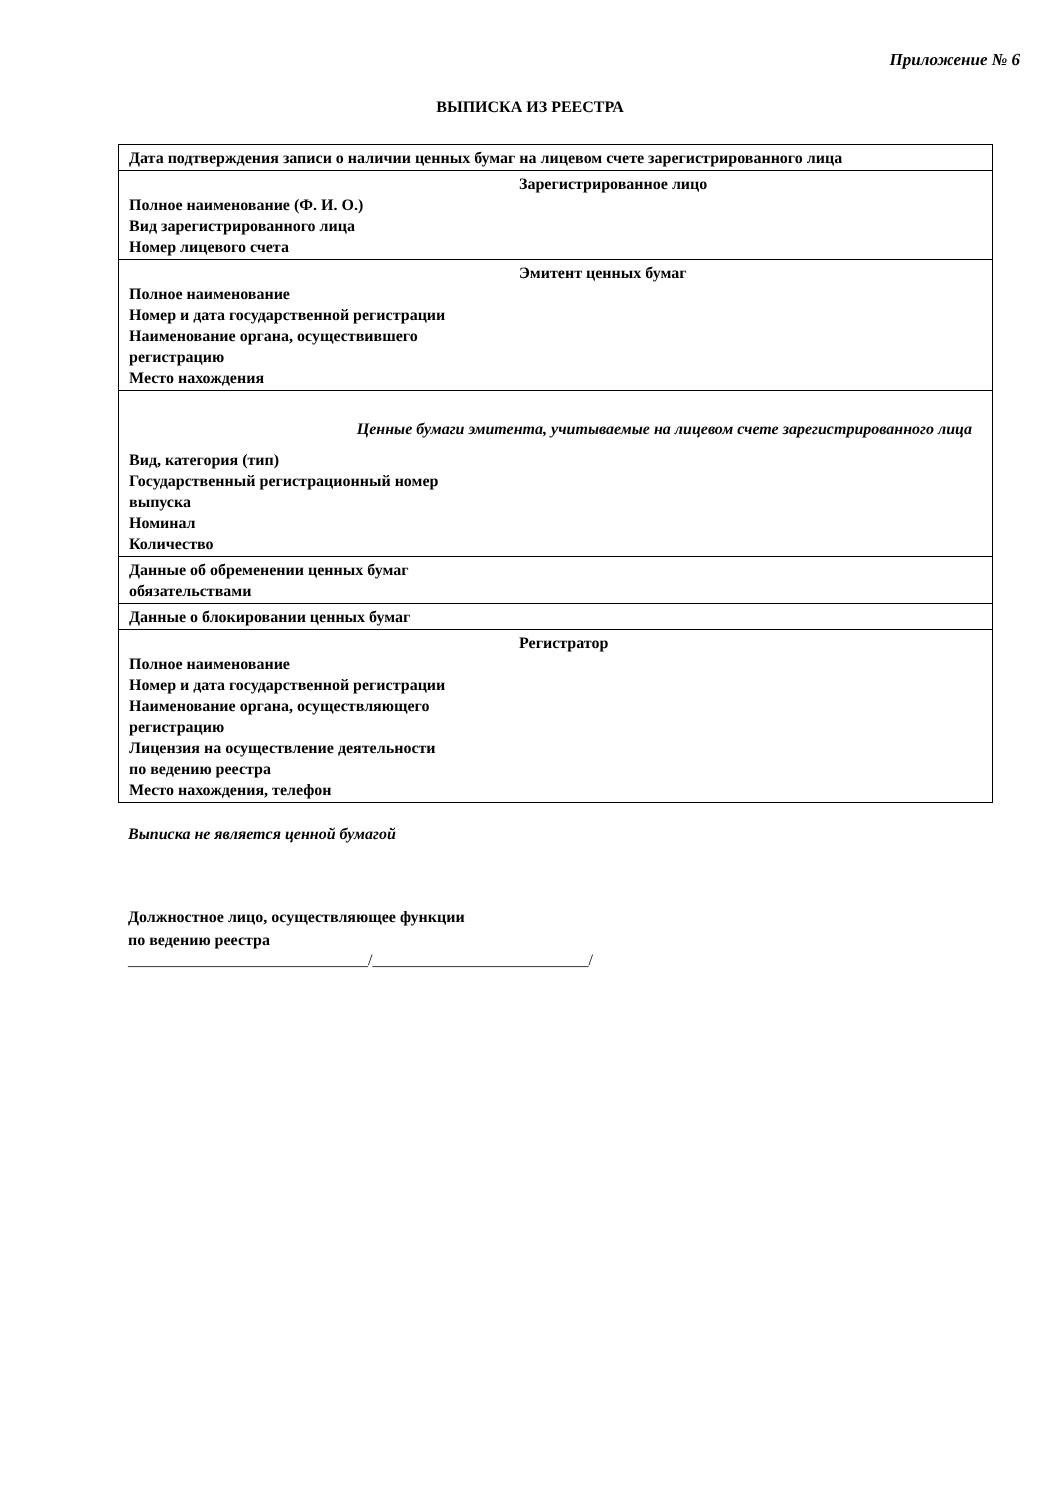Приложение № 6
ВЫПИСКА ИЗ РЕЕСТРА
| Дата подтверждения записи о наличии ценных бумаг на лицевом счете зарегистрированного лица |
| Зарегистрированное лицо Полное наименование (Ф. И. О.) Вид зарегистрированного лица Номер лицевого счета |
| Эмитент ценных бумаг Полное наименование Номер и дата государственной регистрации Наименование органа, осуществившего регистрацию Место нахождения |
| Ценные бумаги эмитента, учитываемые на лицевом счете зарегистрированного лица Вид, категория (тип) Государственный регистрационный номер выпуска Номинал Количество |
| Данные об обременении ценных бумаг обязательствами |
| Данные о блокировании ценных бумаг |
| Регистратор Полное наименование Номер и дата государственной регистрации Наименование органа, осуществляющего регистрацию Лицензия на осуществление деятельности по ведению реестра Место нахождения, телефон |
Выписка не является ценной бумагой
Должностное лицо, осуществляющее функции
по ведению реестра
______________________________/___________________________/